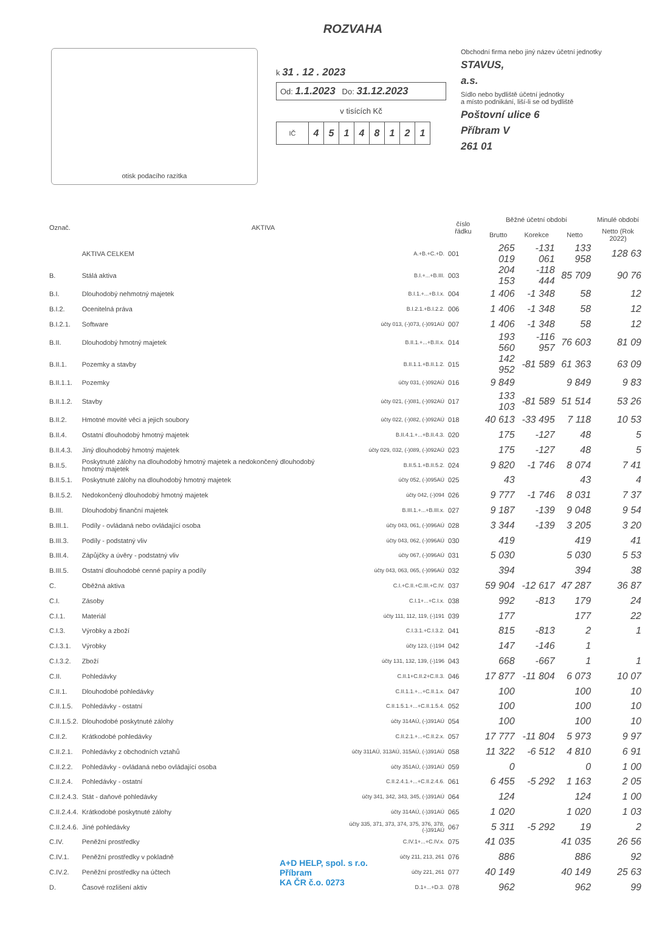ROZVAHA
otisk podacího razítka
k 31 . 12 . 2023
Od: 1.1.2023 Do: 31.12.2023
v tisících Kč
| IČ | 4 | 5 | 1 | 4 | 8 | 1 | 2 | 1 |
Obchodní firma nebo jiný název účetní jednotky
STAVUS,
a.s.
Sídlo nebo bydliště účetní jednotky
a místo podnikání, liší-li se od bydliště
Poštovní ulice 6
Příbram V
261 01
| Označ. | AKTIVA | | číslo řádku | Běžné účetní období | | | Minulé období |
| --- | --- | --- | --- | --- | --- | --- | --- |
| | | | | Brutto | Korekce | Netto | Netto (Rok 2022) |
| | AKTIVA CELKEM | A.+B.+C.+D. | 001 | 265 019 | -131 061 | 133 958 | 128 63 |
| B. | Stálá aktiva | B.I.+...+B.III. | 003 | 204 153 | -118 444 | 85 709 | 90 76 |
| B.I. | Dlouhodobý nehmotný majetek | B.I.1.+...+B.I.x. | 004 | 1 406 | -1 348 | 58 | 12 |
| B.I.2. | Ocenitelná práva | B.I.2.1.+B.I.2.2. | 006 | 1 406 | -1 348 | 58 | 12 |
| B.I.2.1. | Software | účty 013, (-)073, (-)091AÚ | 007 | 1 406 | -1 348 | 58 | 12 |
| B.II. | Dlouhodobý hmotný majetek | B.II.1.+...+B.II.x. | 014 | 193 560 | -116 957 | 76 603 | 81 09 |
| B.II.1. | Pozemky a stavby | B.II.1.1.+B.II.1.2. | 015 | 142 952 | -81 589 | 61 363 | 63 09 |
| B.II.1.1. | Pozemky | účty 031, (-)092AÚ | 016 | 9 849 | | 9 849 | 9 83 |
| B.II.1.2. | Stavby | účty 021, (-)081, (-)092AÚ | 017 | 133 103 | -81 589 | 51 514 | 53 26 |
| B.II.2. | Hmotné movité věci a jejich soubory | účty 022, (-)082, (-)092AÚ | 018 | 40 613 | -33 495 | 7 118 | 10 53 |
| B.II.4. | Ostatní dlouhodobý hmotný majetek | B.II.4.1.+...+B.II.4.3. | 020 | 175 | -127 | 48 | 5 |
| B.II.4.3. | Jiný dlouhodobý hmotný majetek | účty 029, 032, (-)089, (-)092AÚ | 023 | 175 | -127 | 48 | 5 |
| B.II.5. | Poskytnuté zálohy na dlouhodobý hmotný majetek a nedokončený dlouhodobý hmotný majetek | B.II.5.1.+B.II.5.2. | 024 | 9 820 | -1 746 | 8 074 | 7 41 |
| B.II.5.1. | Poskytnuté zálohy na dlouhodobý hmotný majetek | účty 052, (-)095AÚ | 025 | 43 | | 43 | 4 |
| B.II.5.2. | Nedokončený dlouhodobý hmotný majetek | účty 042, (-)094 | 026 | 9 777 | -1 746 | 8 031 | 7 37 |
| B.III. | Dlouhodobý finanční majetek | B.III.1.+...+B.III.x. | 027 | 9 187 | -139 | 9 048 | 9 54 |
| B.III.1. | Podíly - ovládaná nebo ovládající osoba | účty 043, 061, (-)096AÚ | 028 | 3 344 | -139 | 3 205 | 3 20 |
| B.III.3. | Podíly - podstatný vliv | účty 043, 062, (-)096AÚ | 030 | 419 | | 419 | 41 |
| B.III.4. | Zápůjčky a úvěry - podstatný vliv | účty 067, (-)096AÚ | 031 | 5 030 | | 5 030 | 5 53 |
| B.III.5. | Ostatní dlouhodobé cenné papíry a podíly | účty 043, 063, 065, (-)096AÚ | 032 | 394 | | 394 | 38 |
| C. | Oběžná aktiva | C.I.+C.II.+C.III.+C.IV. | 037 | 59 904 | -12 617 | 47 287 | 36 87 |
| C.I. | Zásoby | C.I.1+...+C.I.x. | 038 | 992 | -813 | 179 | 24 |
| C.I.1. | Materiál | účty 111, 112, 119, (-)191 | 039 | 177 | | 177 | 22 |
| C.I.3. | Výrobky a zboží | C.I.3.1.+C.I.3.2. | 041 | 815 | -813 | 2 | 1 |
| C.I.3.1. | Výrobky | účty 123, (-)194 | 042 | 147 | -146 | 1 | |
| C.I.3.2. | Zboží | účty 131, 132, 139, (-)196 | 043 | 668 | -667 | 1 | 1 |
| C.II. | Pohledávky | C.II.1+C.II.2+C.II.3. | 046 | 17 877 | -11 804 | 6 073 | 10 07 |
| C.II.1. | Dlouhodobé pohledávky | C.II.1.1.+...+C.II.1.x. | 047 | 100 | | 100 | 10 |
| C.II.1.5. | Pohledávky - ostatní | C.II.1.5.1.+...+C.II.1.5.4. | 052 | 100 | | 100 | 10 |
| C.II.1.5.2. | Dlouhodobé poskytnuté zálohy | účty 314AÚ, (-)391AÚ | 054 | 100 | | 100 | 10 |
| C.II.2. | Krátkodobé pohledávky | C.II.2.1.+...+C.II.2.x. | 057 | 17 777 | -11 804 | 5 973 | 9 97 |
| C.II.2.1. | Pohledávky z obchodních vztahů | účty 311AÚ, 313AÚ, 315AÚ, (-)391AÚ | 058 | 11 322 | -6 512 | 4 810 | 6 91 |
| C.II.2.2. | Pohledávky - ovládaná nebo ovládající osoba | účty 351AÚ, (-)391AÚ | 059 | 0 | | 0 | 1 00 |
| C.II.2.4. | Pohledávky - ostatní | C.II.2.4.1.+...+C.II.2.4.6. | 061 | 6 455 | -5 292 | 1 163 | 2 05 |
| C.II.2.4.3. | Stát - daňové pohledávky | účty 341, 342, 343, 345, (-)391AÚ | 064 | 124 | | 124 | 1 00 |
| C.II.2.4.4. | Krátkodobé poskytnuté zálohy | účty 314AÚ, (-)391AÚ | 065 | 1 020 | | 1 020 | 1 03 |
| C.II.2.4.6. | Jiné pohledávky | účty 335, 371, 373, 374, 375, 376, 378, (-)391AÚ | 067 | 5 311 | -5 292 | 19 | 2 |
| C.IV. | Peněžní prostředky | C.IV.1+...+C.IV.x. | 075 | 41 035 | | 41 035 | 26 56 |
| C.IV.1. | Peněžní prostředky v pokladně | účty 211, 213, 261 | 076 | 886 | | 886 | 92 |
| C.IV.2. | Peněžní prostředky na účtech | účty 221, 261 | 077 | 40 149 | | 40 149 | 25 63 |
| D. | Časové rozlišení aktiv | D.1+...+D.3. | 078 | 962 | | 962 | 99 |
A+D HELP, spol. s r.o.
Příbram
KA ČR č.o. 0273